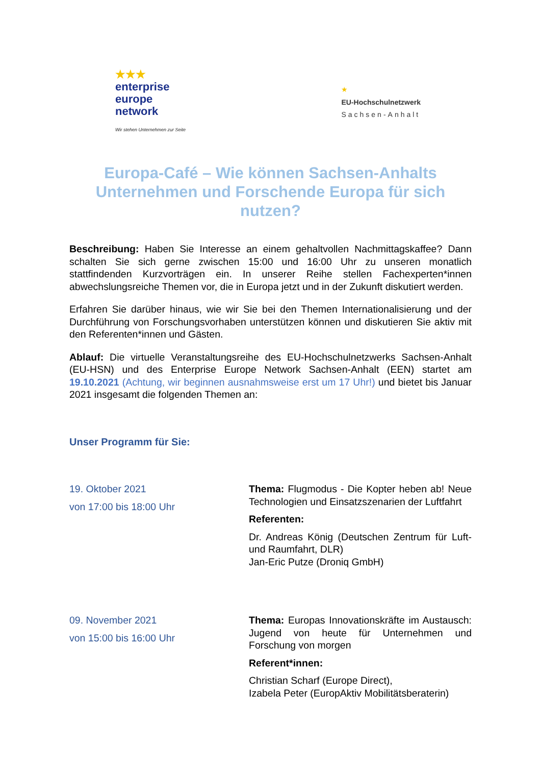★★★
enterprise
europe
network
Wir stehen Unternehmen zur Seite
★
EU-Hochschulnetzwerk
Sachsen-Anhalt
Europa-Café – Wie können Sachsen-Anhalts Unternehmen und Forschende Europa für sich nutzen?
Beschreibung: Haben Sie Interesse an einem gehaltvollen Nachmittagskaffee? Dann schalten Sie sich gerne zwischen 15:00 und 16:00 Uhr zu unseren monatlich stattfindenden Kurzvorträgen ein. In unserer Reihe stellen Fachexperten*innen abwechslungsreiche Themen vor, die in Europa jetzt und in der Zukunft diskutiert werden.
Erfahren Sie darüber hinaus, wie wir Sie bei den Themen Internationalisierung und der Durchführung von Forschungsvorhaben unterstützen können und diskutieren Sie aktiv mit den Referenten*innen und Gästen.
Ablauf: Die virtuelle Veranstaltungsreihe des EU-Hochschulnetzwerks Sachsen-Anhalt (EU-HSN) und des Enterprise Europe Network Sachsen-Anhalt (EEN) startet am 19.10.2021 (Achtung, wir beginnen ausnahmsweise erst um 17 Uhr!) und bietet bis Januar 2021 insgesamt die folgenden Themen an:
Unser Programm für Sie:
19. Oktober 2021
von 17:00 bis 18:00 Uhr
Thema: Flugmodus - Die Kopter heben ab! Neue Technologien und Einsatzszenarien der Luftfahrt
Referenten:
Dr. Andreas König (Deutschen Zentrum für Luft- und Raumfahrt, DLR)
Jan-Eric Putze (Droniq GmbH)
09. November 2021
von 15:00 bis 16:00 Uhr
Thema: Europas Innovationskräfte im Austausch: Jugend von heute für Unternehmen und Forschung von morgen
Referent*innen:
Christian Scharf (Europe Direct),
Izabela Peter (EuropAktiv Mobilitätsberaterin)